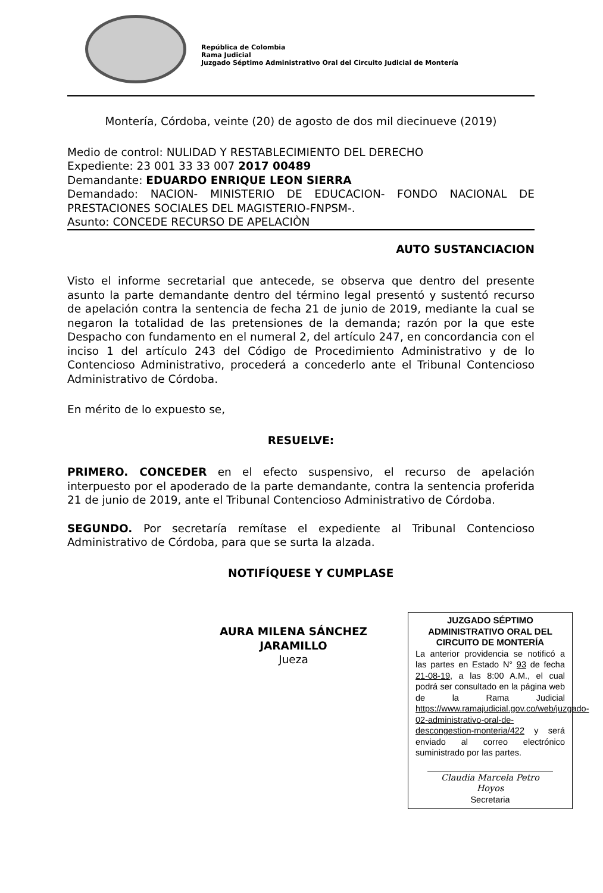República de Colombia
Rama Judicial
Juzgado Séptimo Administrativo Oral del Circuito Judicial de Montería
Montería, Córdoba, veinte (20) de agosto de dos mil diecinueve (2019)
Medio de control: NULIDAD Y RESTABLECIMIENTO DEL DERECHO
Expediente: 23 001 33 33 007 2017 00489
Demandante: EDUARDO ENRIQUE LEON SIERRA
Demandado: NACION- MINISTERIO DE EDUCACION- FONDO NACIONAL DE PRESTACIONES SOCIALES DEL MAGISTERIO-FNPSM-.
Asunto: CONCEDE RECURSO DE APELACIÒN
AUTO SUSTANCIACION
Visto el informe secretarial que antecede, se observa que dentro del presente asunto la parte demandante dentro del término legal presentó y sustentó recurso de apelación contra la sentencia de fecha 21 de junio de 2019, mediante la cual se negaron la totalidad de las pretensiones de la demanda; razón por la que este Despacho con fundamento en el numeral 2, del artículo 247, en concordancia con el inciso 1 del artículo 243 del Código de Procedimiento Administrativo y de lo Contencioso Administrativo, procederá a concederlo ante el Tribunal Contencioso Administrativo de Córdoba.
En mérito de lo expuesto se,
RESUELVE:
PRIMERO. CONCEDER en el efecto suspensivo, el recurso de apelación interpuesto por el apoderado de la parte demandante, contra la sentencia proferida 21 de junio de 2019, ante el Tribunal Contencioso Administrativo de Córdoba.
SEGUNDO. Por secretaría remítase el expediente al Tribunal Contencioso Administrativo de Córdoba, para que se surta la alzada.
NOTIFÍQUESE Y CUMPLASE
AURA MILENA SÁNCHEZ JARAMILLO
Jueza
JUZGADO SÉPTIMO ADMINISTRATIVO ORAL DEL CIRCUITO DE MONTERÍA
La anterior providencia se notificó a las partes en Estado N° 93 de fecha 21-08-19, a las 8:00 A.M., el cual podrá ser consultado en la página web de la Rama Judicial https://www.ramajudicial.gov.co/web/juzgado-02-administrativo-oral-de-descongestion-monteria/422 y será enviado al correo electrónico suministrado por las partes.
Claudia Marcela Petro Hoyos
Secretaria